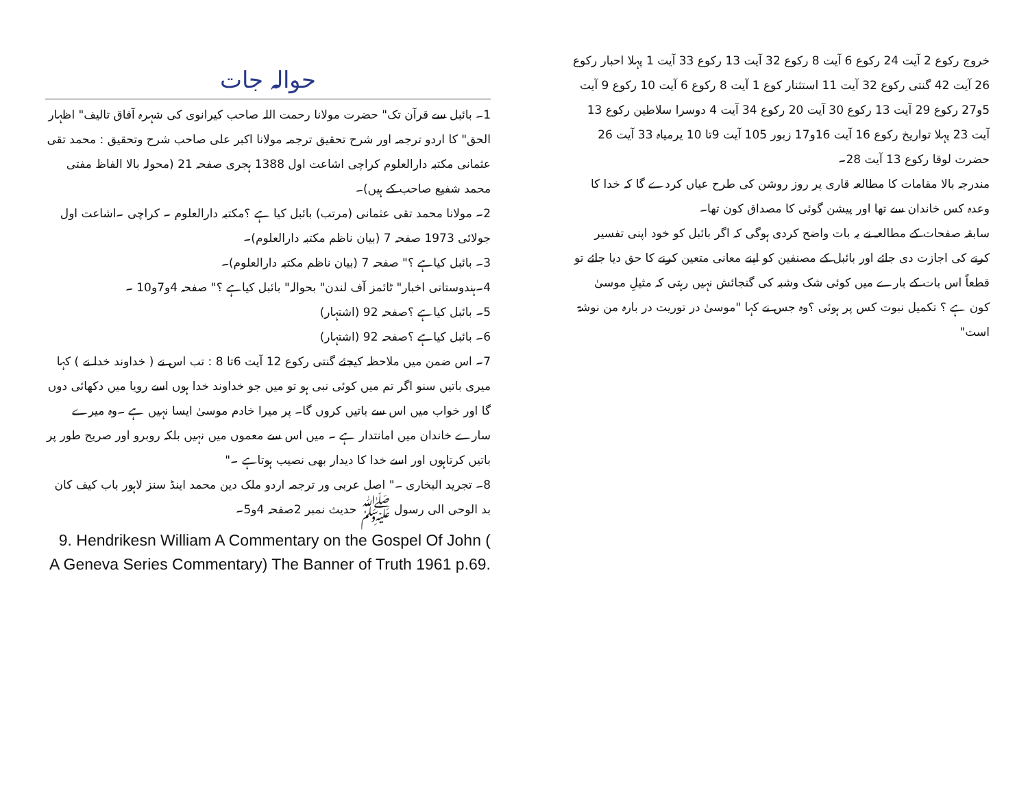حوالہ جات
1۔ بائبل سے قرآن تک" حضرت مولانا رحمت اللہ صاحب کیرانوی کی شہرہ آفاق تالیف" اظہار الحق" کا اردو ترجمہ اور شرح تحقیق ترجمہ مولانا اکبر علی صاحب شرح وتحقیق : محمد تقی عثمانی مکتبہ دارالعلوم کراچی اشاعت اول 1388 ہجری صفحہ 21 (محولہ بالا الفاظ مفتی محمد شفیع صاحب کے ہیں)۔
2۔ مولانا محمد تقی عثمانی (مرتب) بائبل کیا ہے ؟مکتبہ دارالعلوم ۔ کراچی ۔اشاعت اول جولائی 1973 صفحہ 7 (بیان ناظم مکتبہ دارالعلوم)۔
3۔ بائبل کیاہے ؟" صفحہ 7 (بیان ناظم مکتبہ دارالعلوم)۔
4۔ہندوستانی اخبار" ٹائمز آف لندن" بحوالہ" بائبل کیاہے ؟" صفحہ 4و7و10 ۔
5۔ بائبل کیاہے ؟صفحہ 92 (اشتہار)
6۔ بائبل کیاہے ؟صفحہ 92 (اشتہار)
7۔ اس ضمن میں ملاحظہ کیجئے گنتی رکوع 12 آیت 6تا 8 : تب اس نے ( خداوند خدا نے ) کہا میری باتیں سنو اگر تم میں کوئی نبی ہو تو میں جو خداوند خدا ہوں اسے رویا میں دکھائی دوں گا اور خواب میں اس سے باتیں کروں گا۔ پر میرا خادم موسیٰ ایسا نہیں ہے ۔وہ میرے سارے خاندان میں امانتدار ہے ۔ میں اس سے معموں میں نہیں بلکہ روبرو اور صریح طور پر باتیں کرتاہوں اور اسے خدا کا دیدار بھی نصیب ہوتاہے ۔"
8۔ تجرید البخاری ۔" اصل عربی ور ترجمہ اردو ملک دین محمد اینڈ سنز لاہور باب کیف کان بد الوحی الی رسول ﷺ حدیث نمبر 2صفحہ 4و5۔
9. Hendrikesn William A Commentary on the Gospel Of John ( A Geneva Series Commentary) The Banner of Truth 1961 p.69.
خروج رکوع 2 آیت 24 رکوع 6 آیت 8 رکوع 32 آیت 13 رکوع 33 آیت 1 پہلا احبار رکوع 26 آیت 42 گنتی رکوع 32 آیت 11 استثنار کوع 1 آیت 8 رکوع 6 آیت 10 رکوع 9 آیت 5و27 رکوع 29 آیت 13 رکوع 30 آیت 20 رکوع 34 آیت 4 دوسرا سلاطین رکوع 13 آیت 23 پہلا تواریخ رکوع 16 آیت 16و17 زبور 105 آیت 9تا 10 یرمیاہ 33 آیت 26 حضرت لوقا رکوع 13 آیت 28۔
مندرجہ بالا مقامات کا مطالعہ قاری پر روز روشن کی طرح عیاں کردے گا کہ خدا کا وعدہ کس خاندان سے تھا اور پیشن گوئی کا مصداق کون تھا۔
سابقہ صفحات کے مطالعہ نے یہ بات واضح کردی ہوگی کہ اگر بائبل کو خود اپنی تفسیر کرنے کی اجازت دی جائے اور بائبل کے مصنفین کو اپنے معانی متعین کرنے کا حق دیا جائے تو قطعاً اس بات کے بارے میں کوئی شک وشبہ کی گنجائش نہیں رہتی کہ مثیلِ موسیٰ کون ہے ؟ تکمیل نبوت کس پر ہوئی ؟وہ جس نے کہا "موسیٰ در توریت در بارہ من نوشۃ است"